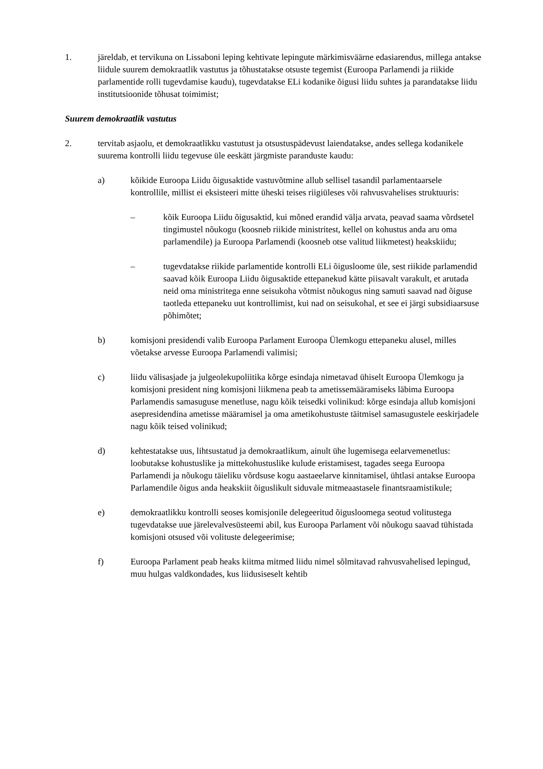1. järeldab, et tervikuna on Lissaboni leping kehtivate lepingute märkimisväärne edasiarendus, millega antakse liidule suurem demokraatlik vastutus ja tõhustatakse otsuste tegemist (Euroopa Parlamendi ja riikide parlamentide rolli tugevdamise kaudu), tugevdatakse ELi kodanike õigusi liidu suhtes ja parandatakse liidu institutsioonide tõhusat toimimist;
Suurem demokraatlik vastutus
2. tervitab asjaolu, et demokraatlikku vastutust ja otsustuspädevust laiendatakse, andes sellega kodanikele suurema kontrolli liidu tegevuse üle eeskätt järgmiste paranduste kaudu:
a) kõikide Euroopa Liidu õigusaktide vastuvõtmine allub sellisel tasandil parlamentaarsele kontrollile, millist ei eksisteeri mitte üheski teises riigiüleses või rahvusvahelises struktuuris:
– kõik Euroopa Liidu õigusaktid, kui mõned erandid välja arvata, peavad saama võrdsetel tingimustel nõukogu (koosneb riikide ministritest, kellel on kohustus anda aru oma parlamendile) ja Euroopa Parlamendi (koosneb otse valitud liikmetest) heakskiidu;
– tugevdatakse riikide parlamentide kontrolli ELi õigusloome üle, sest riikide parlamendid saavad kõik Euroopa Liidu õigusaktide ettepanekud kätte piisavalt varakult, et arutada neid oma ministritega enne seisukoha võtmist nõukogus ning samuti saavad nad õiguse taotleda ettepaneku uut kontrollimist, kui nad on seisukohal, et see ei järgi subsidiaarsuse põhimõtet;
b) komisjoni presidendi valib Euroopa Parlament Euroopa Ülemkogu ettepaneku alusel, milles võetakse arvesse Euroopa Parlamendi valimisi;
c) liidu välisasjade ja julgeolekupoliitika kõrge esindaja nimetavad ühiselt Euroopa Ülemkogu ja komisjoni president ning komisjoni liikmena peab ta ametissemääramiseks läbima Euroopa Parlamendis samasuguse menetluse, nagu kõik teisedki volinikud: kõrge esindaja allub komisjoni asepresidendina ametisse määramisel ja oma ametikohustuste täitmisel samasugustele eeskirjadele nagu kõik teised volinikud;
d) kehtestatakse uus, lihtsustatud ja demokraatlikum, ainult ühe lugemisega eelarvemenetlus: loobutakse kohustuslike ja mittekohustuslike kulude eristamisest, tagades seega Euroopa Parlamendi ja nõukogu täieliku võrdsuse kogu aastaeelarve kinnitamisel, ühtlasi antakse Euroopa Parlamendile õigus anda heakskiit õiguslikult siduvale mitmeaastasele finantsraamistikule;
e) demokraatlikku kontrolli seoses komisjonile delegeeritud õigusloomega seotud volitustega tugevdatakse uue järelevalvesüsteemi abil, kus Euroopa Parlament või nõukogu saavad tühistada komisjoni otsused või volituste delegeerimise;
f) Euroopa Parlament peab heaks kiitma mitmed liidu nimel sõlmitavad rahvusvahelised lepingud, muu hulgas valdkondades, kus liidusiseselt kehtib